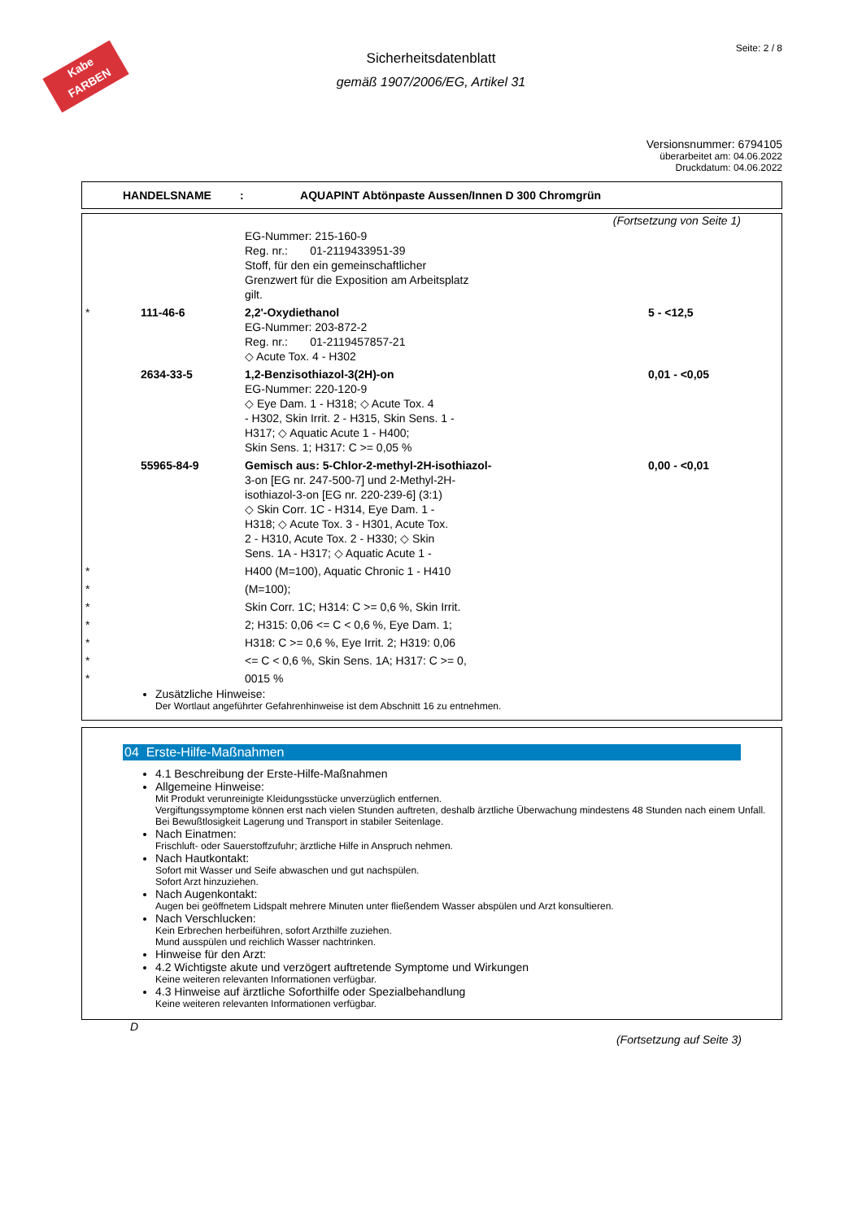Kabe
FARBEN
Seite: 2 / 8
Sicherheitsdatenblatt
gemäß 1907/2006/EG, Artikel 31
Versionsnummer: 6794105
überarbeitet am: 04.06.2022
Druckdatum: 04.06.2022
HANDELSNAME : AQUAPINT Abtönpaste Aussen/Innen D 300 Chromgrün
(Fortsetzung von Seite 1)
| | | EG-Nummer: 215-160-9 Reg. nr.: 01-2119433951-39 Stoff, für den ein gemeinschaftlicher Grenzwert für die Exposition am Arbeitsplatz gilt. | |
| * | 111-46-6 | 2,2'-Oxydiethanol EG-Nummer: 203-872-2 Reg. nr.: 01-2119457857-21 ◇ Acute Tox. 4 - H302 | 5 - <12,5 |
| | 2634-33-5 | 1,2-Benzisothiazol-3(2H)-on EG-Nummer: 220-120-9 ◇ Eye Dam. 1 - H318; ◇ Acute Tox. 4 - H302, Skin Irrit. 2 - H315, Skin Sens. 1 - H317; ◇ Aquatic Acute 1 - H400; Skin Sens. 1; H317: C >= 0,05 % | 0,01 - <0,05 |
| | 55965-84-9 | Gemisch aus: 5-Chlor-2-methyl-2H-isothiazol- 3-on [EG nr. 247-500-7] und 2-Methyl-2H- isothiazol-3-on [EG nr. 220-239-6] (3:1) ◇ Skin Corr. 1C - H314, Eye Dam. 1 - H318; ◇ Acute Tox. 3 - H301, Acute Tox. 2 - H310, Acute Tox. 2 - H330; ◇ Skin Sens. 1A - H317; ◇ Aquatic Acute 1 - | 0,00 - <0,01 |
| * | | H400 (M=100), Aquatic Chronic 1 - H410 | |
| * | | (M=100); | |
| * | | Skin Corr. 1C; H314: C >= 0,6 %, Skin Irrit. | |
| * | | 2; H315: 0,06 <= C < 0,6 %, Eye Dam. 1; | |
| * | | H318: C >= 0,6 %, Eye Irrit. 2; H319: 0,06 | |
| * | | <= C < 0,6 %, Skin Sens. 1A; H317: C >= 0, | |
| * | | 0015 % | |
Zusätzliche Hinweise:
Der Wortlaut angeführter Gefahrenhinweise ist dem Abschnitt 16 zu entnehmen.
04 Erste-Hilfe-Maßnahmen
4.1 Beschreibung der Erste-Hilfe-Maßnahmen
Allgemeine Hinweise:
Mit Produkt verunreinigte Kleidungsstücke unverzüglich entfernen.
Vergiftungssymptome können erst nach vielen Stunden auftreten, deshalb ärztliche Überwachung mindestens 48 Stunden nach einem Unfall.
Bei Bewußtlosigkeit Lagerung und Transport in stabiler Seitenlage.
Nach Einatmen:
Frischluft- oder Sauerstoffzufuhr; ärztliche Hilfe in Anspruch nehmen.
Nach Hautkontakt:
Sofort mit Wasser und Seife abwaschen und gut nachspülen.
Sofort Arzt hinzuziehen.
Nach Augenkontakt:
Augen bei geöffnetem Lidspalt mehrere Minuten unter fließendem Wasser abspülen und Arzt konsultieren.
Nach Verschlucken:
Kein Erbrechen herbeiführen, sofort Arzthilfe zuziehen.
Mund ausspülen und reichlich Wasser nachtrinken.
Hinweise für den Arzt:
4.2 Wichtigste akute und verzögert auftretende Symptome und Wirkungen
Keine weiteren relevanten Informationen verfügbar.
4.3 Hinweise auf ärztliche Soforthilfe oder Spezialbehandlung
Keine weiteren relevanten Informationen verfügbar.
D
(Fortsetzung auf Seite 3)